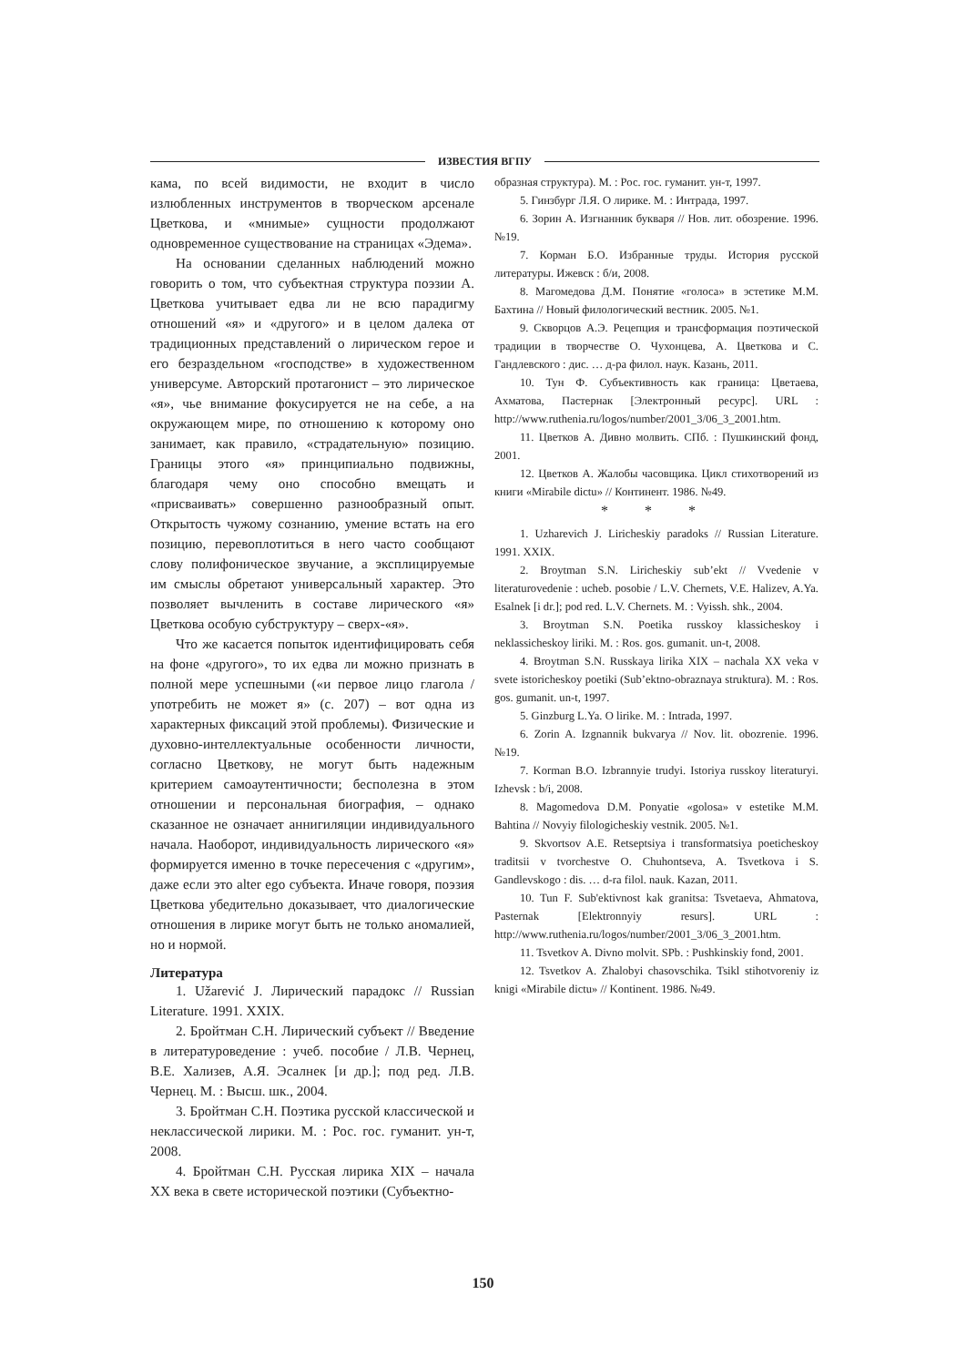ИЗВЕСТИЯ ВГПУ
кама, по всей видимости, не входит в число излюбленных инструментов в творческом арсенале Цветкова, и «мнимые» сущности продолжают одновременное существование на страницах «Эдема».
На основании сделанных наблюдений можно говорить о том, что субъектная структура поэзии А. Цветкова учитывает едва ли не всю парадигму отношений «я» и «другого» и в целом далека от традиционных представлений о лирическом герое и его безраздельном «господстве» в художественном универсуме. Авторский протагонист – это лирическое «я», чье внимание фокусируется не на себе, а на окружающем мире, по отношению к которому оно занимает, как правило, «страдательную» позицию. Границы этого «я» принципиально подвижны, благодаря чему оно способно вмещать и «присваивать» совершенно разнообразный опыт. Открытость чужому сознанию, умение встать на его позицию, перевоплотиться в него часто сообщают слову полифоническое звучание, а эксплицируемые им смыслы обретают универсальный характер. Это позволяет вычленить в составе лирического «я» Цветкова особую субструктуру – сверх-«я».
Что же касается попыток идентифицировать себя на фоне «другого», то их едва ли можно признать в полной мере успешными («и первое лицо глагола / употребить не может я» (с. 207) – вот одна из характерных фиксаций этой проблемы). Физические и духовно-интеллектуальные особенности личности, согласно Цветкову, не могут быть надежным критерием самоаутентичности; бесполезна в этом отношении и персональная биография, – однако сказанное не означает аннигиляции индивидуального начала. Наоборот, индивидуальность лирического «я» формируется именно в точке пересечения с «другим», даже если это alter ego субъекта. Иначе говоря, поэзия Цветкова убедительно доказывает, что диалогические отношения в лирике могут быть не только аномалией, но и нормой.
Литература
1. Užarević J. Лирический парадокс // Russian Literature. 1991. XXIX.
2. Бройтман С.Н. Лирический субъект // Введение в литературоведение : учеб. пособие / Л.В. Чернец, В.Е. Хализев, А.Я. Эсалнек [и др.]; под ред. Л.В. Чернец. М. : Высш. шк., 2004.
3. Бройтман С.Н. Поэтика русской классической и неклассической лирики. М. : Рос. гос. гуманит. ун-т, 2008.
4. Бройтман С.Н. Русская лирика XIX – начала XX века в свете исторической поэтики (Субъектно-
образная структура). М. : Рос. гос. гуманит. ун-т, 1997.
5. Гинзбург Л.Я. О лирике. М. : Интрада, 1997.
6. Зорин А. Изгнанник букваря // Нов. лит. обозрение. 1996. №19.
7. Корман Б.О. Избранные труды. История русской литературы. Ижевск : б/и, 2008.
8. Магомедова Д.М. Понятие «голоса» в эстетике М.М. Бахтина // Новый филологический вестник. 2005. №1.
9. Скворцов А.Э. Рецепция и трансформация поэтической традиции в творчестве О. Чухонцева, А. Цветкова и С. Гандлевского : дис. … д-ра филол. наук. Казань, 2011.
10. Тун Ф. Субъективность как граница: Цветаева, Ахматова, Пастернак [Электронный ресурс]. URL : http://www.ruthenia.ru/logos/number/2001_3/06_3_2001.htm.
11. Цветков А. Дивно молвить. СПб. : Пушкинский фонд, 2001.
12. Цветков А. Жалобы часовщика. Цикл стихотворений из книги «Mirabile dictu» // Континент. 1986. №49.
* * *
1. Uzharevich J. Liricheskiy paradoks // Russian Literature. 1991. XXIX.
2. Broytman S.N. Liricheskiy sub’ekt // Vvedenie v literaturovedenie : ucheb. posobie / L.V. Chernets, V.E. Halizev, A.Ya. Esalnek [i dr.]; pod red. L.V. Chernets. M. : Vyissh. shk., 2004.
3. Broytman S.N. Poetika russkoy klassicheskoy i neklassicheskoy liriki. M. : Ros. gos. gumanit. un-t, 2008.
4. Broytman S.N. Russkaya lirika XIX – nachala XX veka v svete istoricheskoy poetiki (Sub’ektno-obraznaya struktura). M. : Ros. gos. gumanit. un-t, 1997.
5. Ginzburg L.Ya. O lirike. M. : Intrada, 1997.
6. Zorin A. Izgnannik bukvarya // Nov. lit. obozrenie. 1996. №19.
7. Korman B.O. Izbrannyie trudyi. Istoriya russkoy literaturyi. Izhevsk : b/i, 2008.
8. Magomedova D.M. Ponyatie «golosa» v estetike M.M. Bahtina // Novyiy filologicheskiy vestnik. 2005. №1.
9. Skvortsov A.E. Retseptsiya i transformatsiya poeticheskoy traditsii v tvorchestve O. Chuhontseva, A. Tsvetkova i S. Gandlevskogo : dis. … d-ra filol. nauk. Kazan, 2011.
10. Tun F. Sub'ektivnost kak granitsa: Tsvetaeva, Ahmatova, Pasternak [Elektronnyiy resurs]. URL : http://www.ruthenia.ru/logos/number/2001_3/06_3_2001.htm.
11. Tsvetkov A. Divno molvit. SPb. : Pushkinskiy fond, 2001.
12. Tsvetkov A. Zhalobyi chasovschika. Tsikl stihotvoreniy iz knigi «Mirabile dictu» // Kontinent. 1986. №49.
150